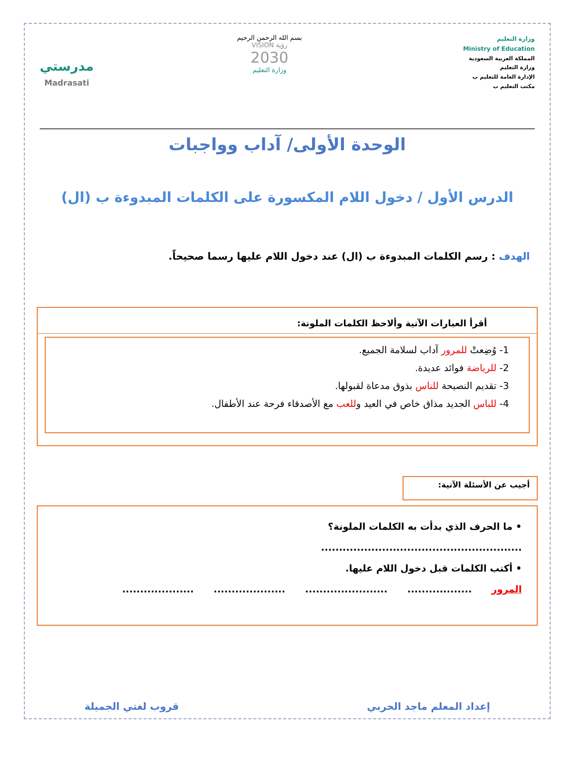وزارة التعليم
Ministry of Education
المملكة العربية السعودية
وزارة التعليم
الإدارة العامة للتعليم ب
مكتب التعليم ب
بسم الله الرحمن الرحيم
رؤية VISION
2030
وزارة التعليم
مدرستي
Madrasati
الوحدة الأولى/ آداب وواجبات
الدرس الأول / دخول اللام المكسورة على الكلمات المبدوءة ب (ال)
الهدف : رسم الكلمات المبدوءة ب (ال) عند دخول اللام عليها رسما صحيحاً.
أقرأ العبارات الآتية وألاحظ الكلمات الملونة:
1- وُضِعتْ للمرور آداب لسلامة الجميع.
2- للرياضة فوائد عديدة.
3- تقديم النصيحة للناس بذوق مدعاة لقبولها.
4- للباس الجديد مذاق خاص في العيد وللعب مع الأصدقاء فرحة عند الأطفال.
أجيب عن الأسئلة الآتية:
• ما الحرف الذي بدأت به الكلمات الملونة؟
........................................................
• أكتب الكلمات قبل دخول اللام عليها.
المرور .................. ....................... .................... ....................
إعداد المعلم ماجد الحربي قروب لغتي الجميلة